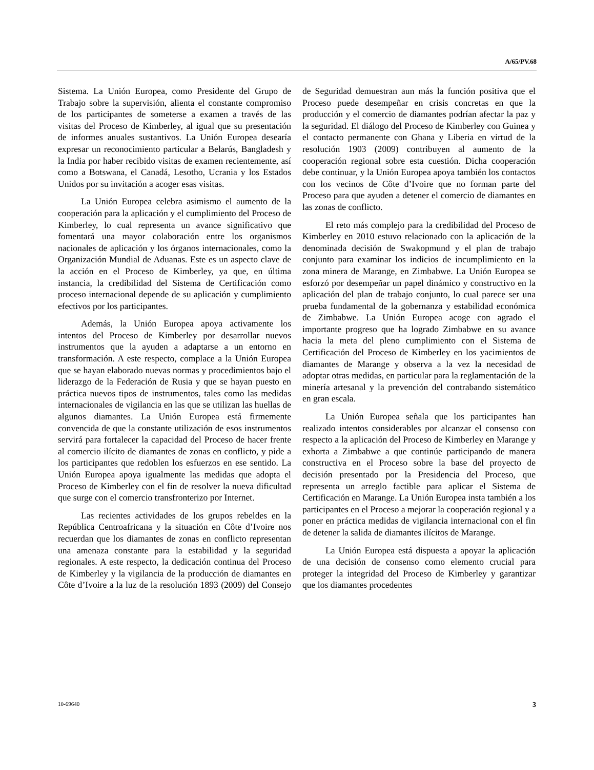A/65/PV.68
Sistema. La Unión Europea, como Presidente del Grupo de Trabajo sobre la supervisión, alienta el constante compromiso de los participantes de someterse a examen a través de las visitas del Proceso de Kimberley, al igual que su presentación de informes anuales sustantivos. La Unión Europea desearía expresar un reconocimiento particular a Belarús, Bangladesh y la India por haber recibido visitas de examen recientemente, así como a Botswana, el Canadá, Lesotho, Ucrania y los Estados Unidos por su invitación a acoger esas visitas.
La Unión Europea celebra asimismo el aumento de la cooperación para la aplicación y el cumplimiento del Proceso de Kimberley, lo cual representa un avance significativo que fomentará una mayor colaboración entre los organismos nacionales de aplicación y los órganos internacionales, como la Organización Mundial de Aduanas. Este es un aspecto clave de la acción en el Proceso de Kimberley, ya que, en última instancia, la credibilidad del Sistema de Certificación como proceso internacional depende de su aplicación y cumplimiento efectivos por los participantes.
Además, la Unión Europea apoya activamente los intentos del Proceso de Kimberley por desarrollar nuevos instrumentos que la ayuden a adaptarse a un entorno en transformación. A este respecto, complace a la Unión Europea que se hayan elaborado nuevas normas y procedimientos bajo el liderazgo de la Federación de Rusia y que se hayan puesto en práctica nuevos tipos de instrumentos, tales como las medidas internacionales de vigilancia en las que se utilizan las huellas de algunos diamantes. La Unión Europea está firmemente convencida de que la constante utilización de esos instrumentos servirá para fortalecer la capacidad del Proceso de hacer frente al comercio ilícito de diamantes de zonas en conflicto, y pide a los participantes que redoblen los esfuerzos en ese sentido. La Unión Europea apoya igualmente las medidas que adopta el Proceso de Kimberley con el fin de resolver la nueva dificultad que surge con el comercio transfronterizo por Internet.
Las recientes actividades de los grupos rebeldes en la República Centroafricana y la situación en Côte d’Ivoire nos recuerdan que los diamantes de zonas en conflicto representan una amenaza constante para la estabilidad y la seguridad regionales. A este respecto, la dedicación continua del Proceso de Kimberley y la vigilancia de la producción de diamantes en Côte d’Ivoire a la luz de la resolución 1893 (2009) del Consejo de Seguridad demuestran aun más la función positiva que el Proceso puede desempeñar en crisis concretas en que la producción y el comercio de diamantes podrían afectar la paz y la seguridad. El diálogo del Proceso de Kimberley con Guinea y el contacto permanente con Ghana y Liberia en virtud de la resolución 1903 (2009) contribuyen al aumento de la cooperación regional sobre esta cuestión. Dicha cooperación debe continuar, y la Unión Europea apoya también los contactos con los vecinos de Côte d’Ivoire que no forman parte del Proceso para que ayuden a detener el comercio de diamantes en las zonas de conflicto.
El reto más complejo para la credibilidad del Proceso de Kimberley en 2010 estuvo relacionado con la aplicación de la denominada decisión de Swakopmund y el plan de trabajo conjunto para examinar los indicios de incumplimiento en la zona minera de Marange, en Zimbabwe. La Unión Europea se esforzó por desempeñar un papel dinámico y constructivo en la aplicación del plan de trabajo conjunto, lo cual parece ser una prueba fundamental de la gobernanza y estabilidad económica de Zimbabwe. La Unión Europea acoge con agrado el importante progreso que ha logrado Zimbabwe en su avance hacia la meta del pleno cumplimiento con el Sistema de Certificación del Proceso de Kimberley en los yacimientos de diamantes de Marange y observa a la vez la necesidad de adoptar otras medidas, en particular para la reglamentación de la minería artesanal y la prevención del contrabando sistemático en gran escala.
La Unión Europea señala que los participantes han realizado intentos considerables por alcanzar el consenso con respecto a la aplicación del Proceso de Kimberley en Marange y exhorta a Zimbabwe a que continúe participando de manera constructiva en el Proceso sobre la base del proyecto de decisión presentado por la Presidencia del Proceso, que representa un arreglo factible para aplicar el Sistema de Certificación en Marange. La Unión Europea insta también a los participantes en el Proceso a mejorar la cooperación regional y a poner en práctica medidas de vigilancia internacional con el fin de detener la salida de diamantes ilícitos de Marange.
La Unión Europea está dispuesta a apoyar la aplicación de una decisión de consenso como elemento crucial para proteger la integridad del Proceso de Kimberley y garantizar que los diamantes procedentes
10-69640 3